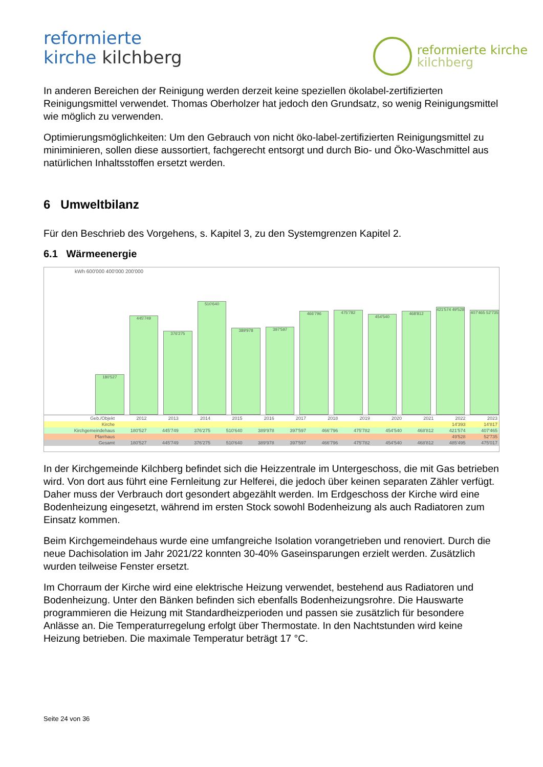reformierte
kirche kilchberg
reformierte kirche
kilchberg
In anderen Bereichen der Reinigung werden derzeit keine speziellen ökolabel-zertifizierten Reinigungsmittel verwendet. Thomas Oberholzer hat jedoch den Grundsatz, so wenig Reinigungsmittel wie möglich zu verwenden.
Optimierungsmöglichkeiten: Um den Gebrauch von nicht öko-label-zertifizierten Reinigungsmittel zu miniminieren, sollen diese aussortiert, fachgerecht entsorgt und durch Bio- und Öko-Waschmittel aus natürlichen Inhaltsstoffen ersetzt werden.
6 Umweltbilanz
Für den Beschrieb des Vorgehens, s. Kapitel 3, zu den Systemgrenzen Kapitel 2.
6.1 Wärmeenergie
kWh 600'000 400'000 200'000
180'527
445'749
376'275
510'640
389'978
397'597
466'796
475'782
454'540
468'812
421'574 49'528
407'465 52'735
| Geb./Objekt | 2012 | 2013 | 2014 | 2015 | 2016 | 2017 | 2018 | 2019 | 2020 | 2021 | 2022 | 2023 |
| --- | --- | --- | --- | --- | --- | --- | --- | --- | --- | --- | --- | --- |
| Kirche | | | | | | | | | | | 14'393 | 14'817 |
| Kirchgemeindehaus | 180'527 | 445'749 | 376'275 | 510'640 | 389'978 | 397'597 | 466'796 | 475'782 | 454'540 | 468'812 | 421'574 | 407'465 |
| Pfarrhaus | | | | | | | | | | | 49'528 | 52'735 |
| Gesamt | 180'527 | 445'749 | 376'275 | 510'640 | 389'978 | 397'597 | 466'796 | 475'782 | 454'540 | 468'812 | 485'495 | 475'017 |
In der Kirchgemeinde Kilchberg befindet sich die Heizzentrale im Untergeschoss, die mit Gas betrieben wird. Von dort aus führt eine Fernleitung zur Helferei, die jedoch über keinen separaten Zähler verfügt. Daher muss der Verbrauch dort gesondert abgezählt werden. Im Erdgeschoss der Kirche wird eine Bodenheizung eingesetzt, während im ersten Stock sowohl Bodenheizung als auch Radiatoren zum Einsatz kommen.
Beim Kirchgemeindehaus wurde eine umfangreiche Isolation vorangetrieben und renoviert. Durch die neue Dachisolation im Jahr 2021/22 konnten 30-40% Gaseinsparungen erzielt werden. Zusätzlich wurden teilweise Fenster ersetzt.
Im Chorraum der Kirche wird eine elektrische Heizung verwendet, bestehend aus Radiatoren und Bodenheizung. Unter den Bänken befinden sich ebenfalls Bodenheizungsrohre. Die Hauswarte programmieren die Heizung mit Standardheizperioden und passen sie zusätzlich für besondere Anlässe an. Die Temperaturregelung erfolgt über Thermostate. In den Nachtstunden wird keine Heizung betrieben. Die maximale Temperatur beträgt 17 °C.
Seite 24 von 36